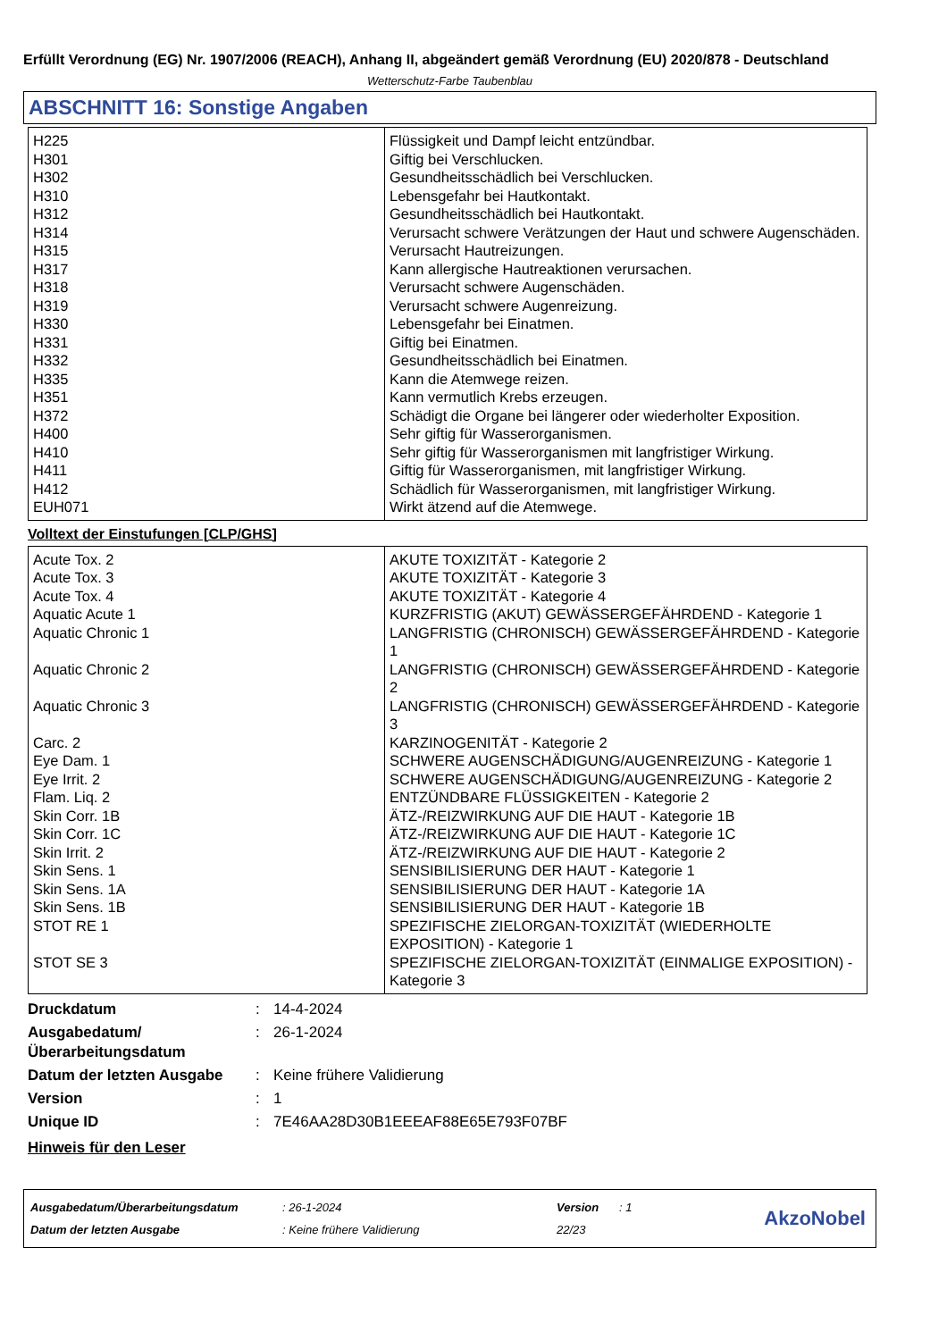Erfüllt Verordnung (EG) Nr. 1907/2006 (REACH), Anhang II, abgeändert gemäß Verordnung (EU) 2020/878 - Deutschland
Wetterschutz-Farbe Taubenblau
ABSCHNITT 16: Sonstige Angaben
| H225 | Flüssigkeit und Dampf leicht entzündbar. |
| H301 | Giftig bei Verschlucken. |
| H302 | Gesundheitsschädlich bei Verschlucken. |
| H310 | Lebensgefahr bei Hautkontakt. |
| H312 | Gesundheitsschädlich bei Hautkontakt. |
| H314 | Verursacht schwere Verätzungen der Haut und schwere Augenschäden. |
| H315 | Verursacht Hautreizungen. |
| H317 | Kann allergische Hautreaktionen verursachen. |
| H318 | Verursacht schwere Augenschäden. |
| H319 | Verursacht schwere Augenreizung. |
| H330 | Lebensgefahr bei Einatmen. |
| H331 | Giftig bei Einatmen. |
| H332 | Gesundheitsschädlich bei Einatmen. |
| H335 | Kann die Atemwege reizen. |
| H351 | Kann vermutlich Krebs erzeugen. |
| H372 | Schädigt die Organe bei längerer oder wiederholter Exposition. |
| H400 | Sehr giftig für Wasserorganismen. |
| H410 | Sehr giftig für Wasserorganismen mit langfristiger Wirkung. |
| H411 | Giftig für Wasserorganismen, mit langfristiger Wirkung. |
| H412 | Schädlich für Wasserorganismen, mit langfristiger Wirkung. |
| EUH071 | Wirkt ätzend auf die Atemwege. |
Volltext der Einstufungen [CLP/GHS]
| Acute Tox. 2 | AKUTE TOXIZITÄT - Kategorie 2 |
| Acute Tox. 3 | AKUTE TOXIZITÄT - Kategorie 3 |
| Acute Tox. 4 | AKUTE TOXIZITÄT - Kategorie 4 |
| Aquatic Acute 1 | KURZFRISTIG (AKUT) GEWÄSSERGEFÄHRDEND - Kategorie 1 |
| Aquatic Chronic 1 | LANGFRISTIG (CHRONISCH) GEWÄSSERGEFÄHRDEND - Kategorie 1 |
| Aquatic Chronic 2 | LANGFRISTIG (CHRONISCH) GEWÄSSERGEFÄHRDEND - Kategorie 2 |
| Aquatic Chronic 3 | LANGFRISTIG (CHRONISCH) GEWÄSSERGEFÄHRDEND - Kategorie 3 |
| Carc. 2 | KARZINOGENITÄT - Kategorie 2 |
| Eye Dam. 1 | SCHWERE AUGENSCHÄDIGUNG/AUGENREIZUNG - Kategorie 1 |
| Eye Irrit. 2 | SCHWERE AUGENSCHÄDIGUNG/AUGENREIZUNG - Kategorie 2 |
| Flam. Liq. 2 | ENTZÜNDBARE FLÜSSIGKEITEN - Kategorie 2 |
| Skin Corr. 1B | ÄTZ-/REIZWIRKUNG AUF DIE HAUT - Kategorie 1B |
| Skin Corr. 1C | ÄTZ-/REIZWIRKUNG AUF DIE HAUT - Kategorie 1C |
| Skin Irrit. 2 | ÄTZ-/REIZWIRKUNG AUF DIE HAUT - Kategorie 2 |
| Skin Sens. 1 | SENSIBILISIERUNG DER HAUT - Kategorie 1 |
| Skin Sens. 1A | SENSIBILISIERUNG DER HAUT - Kategorie 1A |
| Skin Sens. 1B | SENSIBILISIERUNG DER HAUT - Kategorie 1B |
| STOT RE 1 | SPEZIFISCHE ZIELORGAN-TOXIZITÄT (WIEDERHOLTE EXPOSITION) - Kategorie 1 |
| STOT SE 3 | SPEZIFISCHE ZIELORGAN-TOXIZITÄT (EINMALIGE EXPOSITION) - Kategorie 3 |
| Druckdatum | : | 14-4-2024 |
| Ausgabedatum/ Überarbeitungsdatum | : | 26-1-2024 |
| Datum der letzten Ausgabe | : | Keine frühere Validierung |
| Version | : | 1 |
| Unique ID | : | 7E46AA28D30B1EEEAF88E65E793F07BF |
Hinweis für den Leser
| Ausgabedatum/Überarbeitungsdatum | : 26-1-2024 | Version | : 1 |
| Datum der letzten Ausgabe | : Keine frühere Validierung | 22/23 | |
AkzoNobel